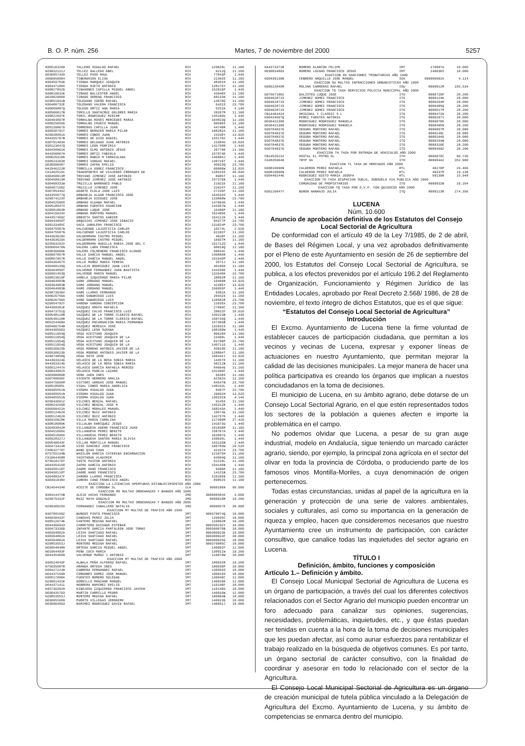B. O. P. núm. 256 Martes, 7 de noviembre del 2000 5257
| N30516326H | TALLERO HIDALGO RAFAEL | RIV | 129820L | 11.160 |
| N29932121J | TELLEZ GALLEGO ABEL | RIV | 9212Q | 11.160 |
| D030957439 | TELLEZ PASO RAUL | RIV | 77843P | 1.440 |
| X000956984 | TIBERGHIEN ELISA | RIV | 22393S | 11.160 |
| N30459783D | TIENDA MARQUEZ JOAQUIN | RIV | 48351H | 11.160 |
| N30447180X | TIENDA NIETO ANTONIO | RIV | 128175Y | 11.160 |
| N30827852D | TINAHONES CAPILLA MIGUEL ANGEL | RIV | 152616P | 1.440 |
| N30819032K | TIRADO BALLESTER ANGEL | RIV | 43948X | 11.160 |
| D029829008 | TIRADO SERENO FRANCISCO | RIV | 68133K | 11.160 |
| N29851941B | TOLEDANO IGEÑO RAFAEL | RIV | 14678G | 11.160 |
| N30400732E | TOLEDANO VALERA FRANCISCA | RIV | 6431S | 23.700 |
| N30009887Q | TOLEDO ORTIZ ANA MARIA | RIV | 5251K | 4.140 |
| N30500817B | TOMILLO SANTACRUZ DOLORES MARIA | RIV | 28207M | 11.160 |
| N30822597K | TORIL RODRIGUEZ MIRIAM | RIV | 145169U | 1.440 |
| N30404897R | TORRALBA ROSES MERCEDES MARIA | RIV | 104823Q | 11.160 |
| N30025055G | TORRALBO CHUECO MANUEL | RIV | 60596S | 11.160 |
| D051398670 | TORRERAS CAPILLA JUAN | RIV | 44748R | 1.440 |
| N30930791T | TORRES BERNIER MARIA PILAR | RIV | 108282A | 11.160 |
| N29938091A | TORRES COBOS JUAN | RIV | 24330Y | 13.920 |
| N44355787B | TORRES DE DIOS DANIEL | RIV | 155178Z | 1.440 |
| N30791483A | TORRES DELGADO JUAN ANTONIO | RIV | 23384U | 10.020 |
| N30123047Q | TORRES LEON PORFIRIA | RIV | 141758M | 1.440 |
| N30436861H | TORRES OLMO ANTONIO JESUS | RIV | 26779K | 11.160 |
| N44350067H | TORRES ORTIZ FABIOLA | RIV | 157874E | 1.440 |
| X000263186 | TORRES RUBIO M INMACULADA | RIV | 146884J | 1.440 |
| N30523203H | TORRES VARGAS RAFAEL | RIV | 148710T | 1.440 |
| D030996907 | TORRES ZAFRA EMILIO | RIV | 45023Q | 23.700 |
| N42946222R | TORRILLA GOMEZ FRANCISCO | RIV | 60806W | 13.920 |
| CA14025191 | TRANSPORTES DE VIAJEROS CREMADES DE | RIV | 128515S | 48.840 |
| N30458813M | TROYANO JIMENEZ JOSE ANTONIO | RIV | 8985T | 11.160 |
| N30458813M | TROYANO JIMENEZ JOSE ANTONIO | RIV | 157376N | 1.440 |
| N30468332W | TRUJILLO BARRANCO PABLO | RIV | 21921E | 11.160 |
| N30487158Z | TRUJILLO JIMENEZ JOSE | RIV | 22624T | 11.160 |
| N307854452 | UGARTE ELOLA JOSE LUIS | RIV | 27235F | 11.160 |
| N44355677Q | URBANEJA ALGAR FRANCISCO JOSE | RIV | 164533S | 1.440 |
| N29974123V | URBANEJA DIEGUEZ JOSE | RIV | 115868W | 23.700 |
| N30452590S | URBANO ALGABA RAFAEL | RIV | 147664G | 1.440 |
| N30518947V | URBANO FUENTES ASUNCION | RIV | 143307W | 1.440 |
| N29991863R | URBANO LUQUE JOSE | RIV | 15490P | 11.160 |
| N30415033V | URBANO MONTERO MANUEL | RIV | 162405E | 1.440 |
| N44357469Z | URBIETA SANTOS XABIER | RIV | 164112K | 1.440 |
| N30443950T | URQUIZAS JIMENEZ JOSE IGNACIO | RIV | 65377P | 23.700 |
| N39133485C | VACA JABALERA FRANCISCO | RIV | 131824P | 23.700 |
| N30475587N | VALCUENDE LAJUSTICIA CARLOS | RIV | 10174L | 2.520 |
| N30475587N | VALCUENDE LAJUSTICIA CARLOS | RIV | 61103T | 11.160 |
| N44363629X | VALDERRAMA CASTRO MIGUEL | RIV | 4626F | 11.160 |
| N44363629X | VALDERRAMA CASTRO MIGUEL | RIV | 16937M | 11.160 |
| N25563252V | VALDERRAMA RUDILLA MARIA JOSE DEL C | RIV | 151712G | 1.440 |
| N30069476N | VALERA LARA FRANCISCA | RIV | 60019Q | 11.160 |
| N30836006K | VALERO COLMENERO FRANCISCO ALONSO | RIV | 58834C | 1.440 |
| N30807857R | VALLE GARCIA MANUEL ANGEL | RIV | 146868R | 1.440 |
| N30807857R | VALLE GARCIA MANUEL ANGEL | RIV | 151949P | 1.440 |
| N30436467S | VALLE MUÑOZ MARIA TERESA | RIV | 3571J | 11.160 |
| N30468139Q | VALLEJO RODRIGUEZ JUAN LUIS | RIV | 40186H | 11.160 |
| N30404850T | VALVERDE FERNANDEZ JUAN BAUTISTA | RIV | 144258E | 1.440 |
| N36961453Q | VALVERDE MARIN MANUEL | RIV | 132648K | 23.700 |
| N30823619P | VARELA IZQUIERDO MARIA PILAR | RIV | 28092M | 11.160 |
| N30464983B | VARO JORDANO MANUEL | RIV | 10409R | 13.920 |
| N30464983B | VARO JORDANO MANUEL | RIV | 42385Y | 13.920 |
| N30464983B | VARO JORDANO MANUEL | RIV | 156955F | 1.440 |
| N29873636V | VARO LLAMAS FERNANDO | RIV | 9382A | 11.160 |
| N30026756A | VARO SABARIEGO LUIS | RIV | 20442X | 11.160 |
| N30026756A | VARO SABARIEGO LUIS | RIV | 126582R | 23.700 |
| N29954792Y | VARONA VARONA CONCEPCION | RIV | 11035X | 23.700 |
| N44369391E | VAZQUEZ AMAYA RAFAELA | RIV | 27899C | 11.160 |
| N30473751Q | VAZQUEZ CALVO FRANCISCO LUIS | RIV | 28822F | 10.020 |
| N30548118R | VAZQUEZ DE LA TORRE CLERICO RAFAEL | RIV | 149223B | 1.440 |
| N30548118R | VAZQUEZ DE LA TORRE CLERICO RAFAEL | RIV | 158735Q | 1.440 |
| N05254468A | VAZQUEZ ENCARNACION MARIA FERNANDA | RIV | 157365B | 1.440 |
| N30466754B | VAZQUEZ HEREDIA JOSE | RIV | 132931S | 11.160 |
| D044365503 | VAZQUEZ LEON SUSANA | RIV | 160189W | 1.440 |
| N30511954Q | VEGA ACEITUNO JOAQUIN | RIV | 80620H | 11.160 |
| N30511954Q | VEGA ACEITUNO JOAQUIN DE LA | RIV | 23468L | 1.440 |
| N30511954Q | VEGA ACEITUNO JOAQUIN DE LA | RIV | 63790P | 23.700 |
| N30511954Q | VEGA ACEITUNO JOAQUIN DE LA | RIV | 149711G | 1.440 |
| N30530623D | VEGA MORENO ANTONIO JAVIER DE LA | RIV | 55018E | 11.160 |
| N30530623D | VEGA MORENO ANTONIO JAVIER DE LA | RIV | 128884T | 11.160 |
| N29974858Q | VEGA SOTO JOSE | RIV | 108441Y | 13.920 |
| N44363324G | VELASCO DE LA ROSA SONIA MARIA | RIV | 14357H | 11.160 |
| N44363324G | VELASCO DE LA ROSA SONIA MARIA | RIV | 58212B | 11.160 |
| N30512447A | VELASCO GARCIA RAFAELA MERCED | RIV | 84664D | 11.160 |
| N30034082S | VELASCO PAREJA LAZARO | RIV | 142396F | 1.440 |
| N30398986R | VERA JAEN INES | RIV | 6638S | 11.160 |
| N30788096C | VICENTE HERRERO AMALIA | RIV | 62392U | 11.160 |
| N30475695M | VICTORI VARGAS JOSE MANUEL | RIV | 84547B | 23.700 |
| N30518995L | VIDAL COBOS MARIA ANGELICA | RIV | 148243L | 1.440 |
| N30495551N | VIEDMA HIDALGO JUAN | RIV | 8467F | 23.700 |
| N30495551N | VIEDMA HIDALGO JUAN | RIV | 29652H | 13.920 |
| N30495551N | VIEDMA HIDALGO JUAN | RIV | 136331N | 4.140 |
| N29943691Z | VILCHES BENZAL RAFAEL | RIV | 9145S | 11.160 |
| X000242508 | VILCHEZ BENZAL JOSE M | RIV | 145212R | 1.440 |
| N30508422A | VILCHEZ MORALES MANUEL | RIV | 168243A | 1.440 |
| N30512462H | VILCHEZ RUIZ ANTONIO | RIV | 19574D | 11.160 |
| N30512462H | VILCHEZ RUIZ ANTONIO | RIV | 143757K | 1.440 |
| N30410828K | VILLA MARIN CAROLINA | RIV | 127360M | 27.420 |
| N30818986K | VILLALBA ENRIQUEZ JESUS | RIV | 141673U | 1.440 |
| N30493842M | VILLANUEVA AGERO FRANCISCO JUAN | RIV | 101830M | 11.160 |
| N30451090X | VILLANUEVA PEREZ BENITO | RIV | 158767A | 1.440 |
| N30451090X | VILLANUEVA PEREZ BENITO | RIV | 163097G | 1.440 |
| N30528327J | VILLANUEVA SANTOS MARIA OLIVIA | RIV | 150635L | 1.440 |
| N30548643C | VILLAR MONTILLA MANUEL | RIV | 153133B | 1.440 |
| N30473414R | VISO SANCHEZ JOSE FRANCISCO | RIV | 106783W | 29.520 |
| CX0632776T | WANG QIAO CHUN | RIV | 42157A | 23.700 |
| N75755134B | WASILON GARCIA CATERINA ENCARNACION | RIV | 121675H | 11.160 |
| CX1964458M | YACHTHOUK VLADIMIR | RIV | 64504Q | 11.160 |
| N75619170T | YUSTE PASTOR ANTONIA | RIV | 52218L | 11.160 |
| D044354158 | ZAFRA GARCIA ANTONIO | RIV | 154145B | 1.440 |
| N30458118T | ZAGRE HANS FRANCISCO | RIV | 9460K | 11.160 |
| N30458118T | ZAGRE HANS FRANCISCO | RIV | 14121B | 23.700 |
| N30488347F | ZAMORA LLAMAS FRANCISCA | RIV | 120185N | 11.160 |
| N30491646V | ZURERA CANO FRANCISCO ANGEL | RIV | 89852S | 11.160 |
| EXACCION LA LICENCIAS APERTURAS ESTABLECIMIENTOS AÑO 2000 | | | | |
| CB14544340 | ACEITE DE CORDOBA SL | ILA | 9000106N | 90.000 |
| EXACCION MO MULTAS ORDENANZAS Y BANDOS AÑO 1999 | | | | |
| N30414475B | ALEJO VACAS FERNANDO | IMO | 998000504X | 3.600 |
| N29975332F | RUIZ MAYA GONZALO | IMO | 8000018M | 19.200 |
| EXACCION MO MULTAS ORDENANZAS Y BANDOS AÑO 2000 | | | | |
| N29930025X | FERNANDEZ CABALLERO NATALIO | IMO | 8000057E | 30.000 |
| EXACCION MT MULTAS DE TRAFICO AÑO 1999 | | | | |
| N30788159Z | BURGOS PINTO FRANCISCO | IMT | 990370074Q | 18.000 |
| N46038433T | CANOVAS PEREZ JULIA | IMT | 120035C | 18.000 |
| N30512074K | CANTERO MEDINA RAFAEL | IMT | 110062M | 19.200 |
| D044366943 | CARRETERO GUISADO ESTEBAN | IMT | 990350232Y | 18.000 |
| N30473330D | INFANTE GARCIA PANTALEON JOSE TOMAS | IMT | 990360079B | 18.000 |
| N30394802A | LEIVA SANTIAGO RAFAEL | IMT | 990380023E | 18.000 |
| N30394802A | LEIVA SANTIAGO RAFAEL | IMT | 990380024F | 30.000 |
| N30394802A | LEIVA SANTIAGO RAFAEL | IMT | 990380025G | 18.000 |
| N29853553J | MONTERO MEDINA RAFAEL | IMT | 990370085C | 18.000 |
| D030549488 | ORTEGA GARCIA MIGUEL ANGEL | IMT | 140002F | 12.000 |
| N01064493F | PEÑA COCA MARIA | IMT | 130011W | 19.200 |
| D044354608 | VALVERDE MUÑOZ J ANTONIO | IMT | 110070W | 18.000 |
| EXACCION MT MULTAS DE TRAFICO AÑO 2000 | | | | |
| N30524043F | ALBALA PEÑA ALFONSO RAFAEL | IMT | 180032R | 19.200 |
| N75635087R | ARANDA ORTEGA INES | IMT | 180030P | 18.000 |
| N30427224H | CABRERA FERNANDEZ RAFAEL | IMT | 130054S | 18.000 |
| D044371598 | CORDOBES GOMEZ JOSE MANUEL | IMT | 180010S | 18.000 |
| N30517990A | FUENTES ROMERO SOLEDAD | IMT | 130040C | 12.000 |
| N29961431K | GORDILLO MANZANO MANUEL | IMT | 140029K | 12.000 |
| D044371411 | HERRERA RAMIREZ EMILIO | IMT | 110148F | 18.000 |
| N45736392H | HINOJOSA IZQUIERDO FRANCISCO JAVIER | IMT | 110149G | 18.000 |
| D030435793 | MARTIN CARRILLO PEDRO | IMT | 140016W | 12.000 |
| N29853553J | MONTERO MEDINA RAFAEL | IMT | 180064B | 18.000 |
| D030951089 | PUERTO VILLEGAS JERONIMO | IMT | 140023D | 18.000 |
| D030964563 | RAMIREZ RODRIGUEZ DAVID RAFAEL | IMT | 140051J | 18.000 |
| N44373372R | ROMERO ALARCON FELIPE | IMT | 170007U | 18.000 |
| D030834893 | ROMERO LOZANO FRANCISCO JESUS | IMT | 140036S | 18.000 |
| EXACCION OX SANCIONES TRIBUTARIAS AÑO 1999 | | | | |
| N30430139N | CEBRERO ARQUILLO JOSE MANUEL | IOX | 999000501A | 4.114 |
| EXACCION SU MULTAS INFRACCIONES URBANISTICAS AÑO 1998 | | | | |
| N30522845M | MOLINA CARRERAS RAFAEL | ISU | 8000012R | 103.534 |
| EXACCION TG TASA SERVICIOS POLICIA MUNICIPAL AÑO 2000 | | | | |
| D075671801 | GALISTEO LUQUE JOSE | ITG | 8000726P | 28.200 |
| N30462871S | JIMENEZ GOMEZ FRANCISCO | ITG | 8000124K | 28.080 |
| N30462871S | JIMENEZ GOMEZ FRANCISCO | ITG | 8000264M | 28.080 |
| N30462871S | JIMENEZ GOMEZ FRANCISCO | ITG | 8000405Q | 28.200 |
| N30462871S | JIMENEZ GOMEZ FRANCISCO | ITG | 8000517M | 28.200 |
| CB14464424 | ORIGINAL Y CLASSIC S L | ITG | 8000472N | 28.200 |
| N30434697Q | PEREZ FUENTES ANTONIA | ITG | 8000297Y | 28.080 |
| D030421390 | RODRIGUEZ RODRIGUEZ MANUELA | ITG | 8000078K | 28.080 |
| D030421390 | RODRIGUEZ RODRIGUEZ MANUELA | ITG | 8000495N | 28.200 |
| N30784837G | SEGURA MONTERO RAFAEL | ITG | 8000057M | 28.080 |
| N30784837G | SEGURA MONTERO RAFAEL | ITG | 8000148L | 28.080 |
| N30784837G | SEGURA MONTERO RAFAEL | ITG | 8000164D | 28.080 |
| N30784837G | SEGURA MONTERO RAFAEL | ITG | 8000254B | 28.080 |
| N30784837G | SEGURA MONTERO RAFAEL | ITG | 8000326E | 28.200 |
| N30784837G | SEGURA MONTERO RAFAEL | ITG | 8000459Z | 28.200 |
| EXACCION TH TASA POR ENTRADA DE VEHICULOS AÑO 2000 | | | | |
| CB14526222 | HOSTAL EL POTRO SL | ITH | 8000070C | 80.736 |
| CA28359040 | TRYP SA | ITH | 8000044Z | 352.980 |
| EXACCION TL TASA DE MERCADOS AÑO 2000 | | | | |
| N30810996N | CALDERON PEREZ RAFAELA | RTL | 40270P | 29.466 |
| N30810996N | CALDERON PEREZ RAFAELA | RTL | 40337M | 19.138 |
| N30449244G | RODRIGUEZ NIETO MARIA JOSEFA | RTL | 50139R | 15.948 |
| EXACCION TO TASA OCUPACION SUELO, SUBSUELO VIA PUBLICA AÑO 2000 | | | | |
| | COMUNIDAD DE PROPIETARIOS | ITO | 8000032B | 16.104 |
| EXACCION TQ TASA POR O.V.P. CON QUIOSCOS AÑO 2000 | | | | |
| N30110847Y | BURON NARANJO JULIA | ITQ | 8000113R | 274.356 |
LUCENA
Núm. 10.600
Anuncio de aprobación definitiva de los Estatutos del Consejo Local Sectorial de Agricultura
De conformidad con el artículo 49 de la Ley 7/1985, de 2 de abril, de Bases del Régimen Local, y una vez aprobados definitivamente por el Pleno de este Ayuntamiento en sesión de 26 de septiembre del 2000, los Estatutos del Consejo Local Sectorial de Agricultura, se publica, a los efectos prevenidos por el artículo 196.2 del Reglamento de Organización, Funcionamiento y Régimen Jurídico de las Entidades Locales, aprobado por Real Decreto 2.568/ 1986, de 28 de noviembre, el texto íntegro de dichos Estatutos, que es el que sigue:
“Estatutos del Consejo Local Sectorial de Agricultura”
Introducción
El Excmo. Ayuntamiento de Lucena tiene la firme voluntad de establecer cauces de participación ciudadana, que permitan a los vecinos y vecinas de Lucena, expresar y exponer líneas de actuaciones en nuestro Ayuntamiento, que permitan mejorar la calidad de las decisiones municipales. La mejor manera de hacer una política participativa es creando los órganos que implican a nuestos conciudadanos en la toma de decisiones.
El municipio de Lucena, en su ámbito agrario, debe dotarse de un Consejo Local Sectorial Agrario, en el que estén representados todos los sectores de la población a quienes afecten e importe la problemática en el campo.
No podemos olvidar que Lucena, a pesar de su gran auge industrial, modelo en Andalucía, sigue teniendo un marcado carácter agrario, siendo, por ejemplo, la principal zona agrícola en el sector del olivar en toda la provincia de Córdoba, o produciendo parte de los famosos vinos Montilla-Moriles, a cuya denominación de origen pertenecemos.
Todas estas circunstancias, unidas al papel de la agricultura en la generación y protección de una serie de valores ambientales, sociales y culturales, así como su importancia en la generación de riqueza y empleo, hacen que consideremos necesarios que nuestro Ayuntamiento cree un instrumento de participación, con carácter consultivo, que canalice todas las inquietudes del sector agrario en Lucena.
TÍTULO I
Definición, ámbito, funciones y composición
Artículo 1.– Definición y ámbito.
El Consejo Local Municipal Sectorial de Agricultura de Lucena es un órgano de participación, a través del cual los diferentes colectivos relacionados con el Sector Agrario del municipio pueden encontrar un foro adecuado para canalizar sus opiniones, sugerencias, necesidades, problemáticas, inquietudes, etc., y que éstas puedan ser tenidas en cuenta a la hora de la toma de decisiones municipales que les puedan afectar, así como aunar esfuerzos para rentabilizar el trabajo realizado en la búsqueda de objetivos comunes. Es por tanto, un órgano sectorial de carácter consultivo, con la finalidad de coordinar y asesorar en todo lo relacionado con el sector de la Agricultura.
El Consejo Local Municipal Sectorial de Agricultura es un órgano de creación municipal de tutela pública vinculado a la Delegación de Agricultura del Excmo. Ayuntamiento de Lucena, y su ámbito de competencias se enmarca dentro del municipio.